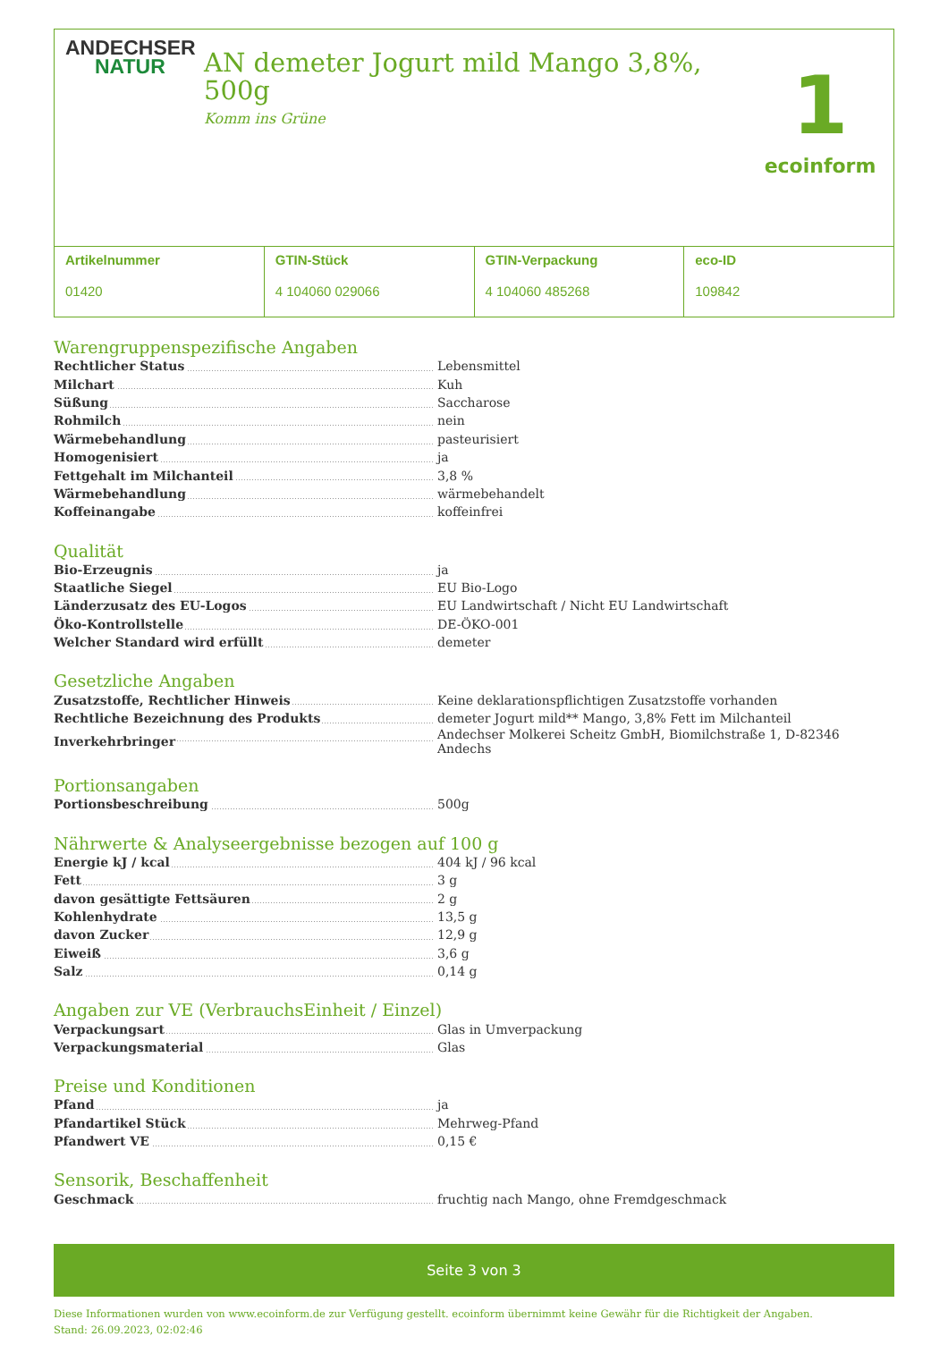ANDECHSER
NATUR
AN demeter Jogurt mild Mango 3,8%, 500g
Komm ins Grüne
1
ecoinform
Artikelnummer
01420
GTIN-Stück
4 104060 029066
GTIN-Verpackung
4 104060 485268
eco-ID
109842
Warengruppenspezifische Angaben
| Rechtlicher Status | Lebensmittel |
| Milchart | Kuh |
| Süßung | Saccharose |
| Rohmilch | nein |
| Wärmebehandlung | pasteurisiert |
| Homogenisiert | ja |
| Fettgehalt im Milchanteil | 3,8 % |
| Wärmebehandlung | wärmebehandelt |
| Koffeinangabe | koffeinfrei |
Qualität
| Bio-Erzeugnis | ja |
| Staatliche Siegel | EU Bio-Logo |
| Länderzusatz des EU-Logos | EU Landwirtschaft / Nicht EU Landwirtschaft |
| Öko-Kontrollstelle | DE-ÖKO-001 |
| Welcher Standard wird erfüllt | demeter |
Gesetzliche Angaben
| Zusatzstoffe, Rechtlicher Hinweis | Keine deklarationspflichtigen Zusatzstoffe vorhanden |
| Rechtliche Bezeichnung des Produkts | demeter Jogurt mild** Mango, 3,8% Fett im Milchanteil |
| Inverkehrbringer | Andechser Molkerei Scheitz GmbH, Biomilchstraße 1, D-82346 Andechs |
Portionsangaben
| Portionsbeschreibung | 500g |
Nährwerte & Analyseergebnisse bezogen auf 100 g
| Energie kJ / kcal | 404 kJ / 96 kcal |
| Fett | 3 g |
| davon gesättigte Fettsäuren | 2 g |
| Kohlenhydrate | 13,5 g |
| davon Zucker | 12,9 g |
| Eiweiß | 3,6 g |
| Salz | 0,14 g |
Angaben zur VE (VerbrauchsEinheit / Einzel)
| Verpackungsart | Glas in Umverpackung |
| Verpackungsmaterial | Glas |
Preise und Konditionen
| Pfand | ja |
| Pfandartikel Stück | Mehrweg-Pfand |
| Pfandwert VE | 0,15 € |
Sensorik, Beschaffenheit
| Geschmack | fruchtig nach Mango, ohne Fremdgeschmack |
Seite 3 von 3
Diese Informationen wurden von www.ecoinform.de zur Verfügung gestellt. ecoinform übernimmt keine Gewähr für die Richtigkeit der Angaben.
Stand: 26.09.2023, 02:02:46